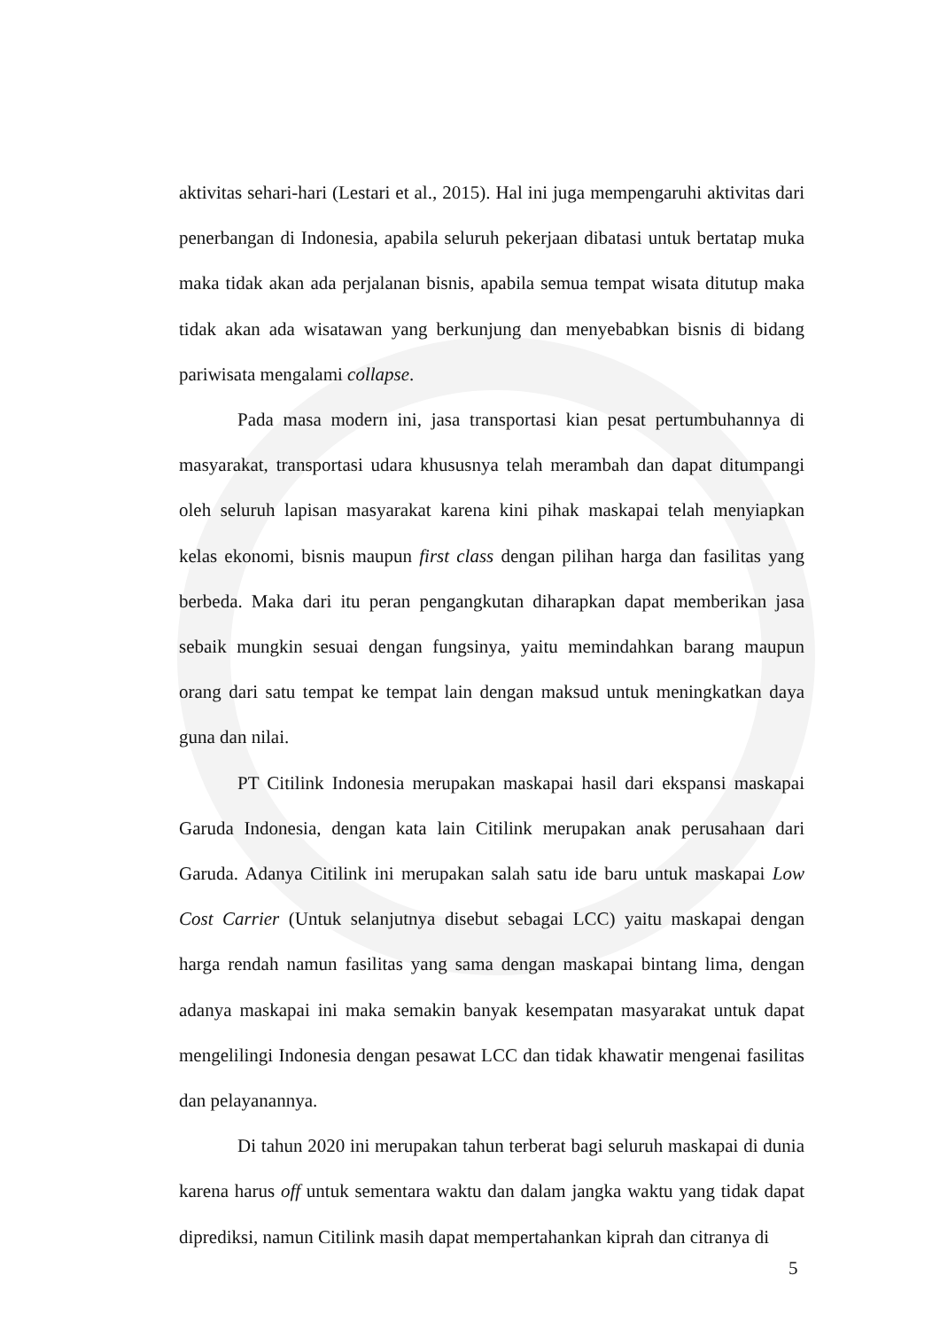aktivitas sehari-hari (Lestari et al., 2015). Hal ini juga mempengaruhi aktivitas dari penerbangan di Indonesia, apabila seluruh pekerjaan dibatasi untuk bertatap muka maka tidak akan ada perjalanan bisnis, apabila semua tempat wisata ditutup maka tidak akan ada wisatawan yang berkunjung dan menyebabkan bisnis di bidang pariwisata mengalami collapse.
Pada masa modern ini, jasa transportasi kian pesat pertumbuhannya di masyarakat, transportasi udara khususnya telah merambah dan dapat ditumpangi oleh seluruh lapisan masyarakat karena kini pihak maskapai telah menyiapkan kelas ekonomi, bisnis maupun first class dengan pilihan harga dan fasilitas yang berbeda. Maka dari itu peran pengangkutan diharapkan dapat memberikan jasa sebaik mungkin sesuai dengan fungsinya, yaitu memindahkan barang maupun orang dari satu tempat ke tempat lain dengan maksud untuk meningkatkan daya guna dan nilai.
PT Citilink Indonesia merupakan maskapai hasil dari ekspansi maskapai Garuda Indonesia, dengan kata lain Citilink merupakan anak perusahaan dari Garuda. Adanya Citilink ini merupakan salah satu ide baru untuk maskapai Low Cost Carrier (Untuk selanjutnya disebut sebagai LCC) yaitu maskapai dengan harga rendah namun fasilitas yang sama dengan maskapai bintang lima, dengan adanya maskapai ini maka semakin banyak kesempatan masyarakat untuk dapat mengelilingi Indonesia dengan pesawat LCC dan tidak khawatir mengenai fasilitas dan pelayanannya.
Di tahun 2020 ini merupakan tahun terberat bagi seluruh maskapai di dunia karena harus off untuk sementara waktu dan dalam jangka waktu yang tidak dapat diprediksi, namun Citilink masih dapat mempertahankan kiprah dan citranya di
5